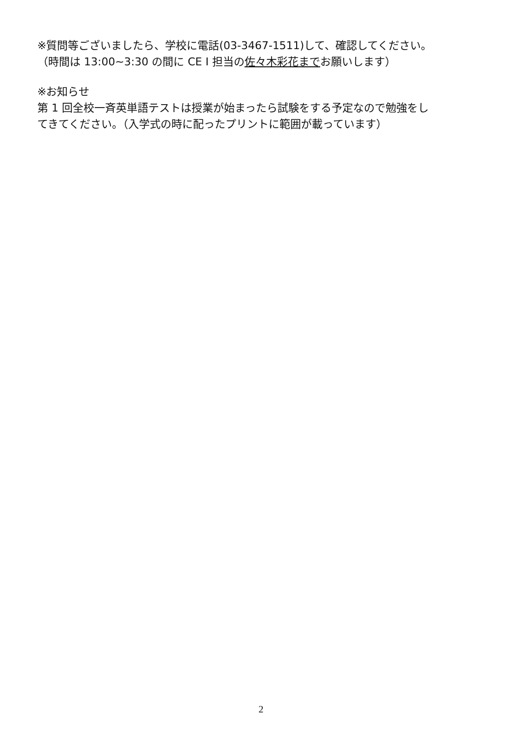※質問等ございましたら、学校に電話(03-3467-1511)して、確認してください。
（時間は 13:00~3:30 の間に CE I 担当の佐々木彩花までお願いします）
※お知らせ
第 1 回全校一斉英単語テストは授業が始まったら試験をする予定なので勉強をし
てきてください。（入学式の時に配ったプリントに範囲が載っています）
2